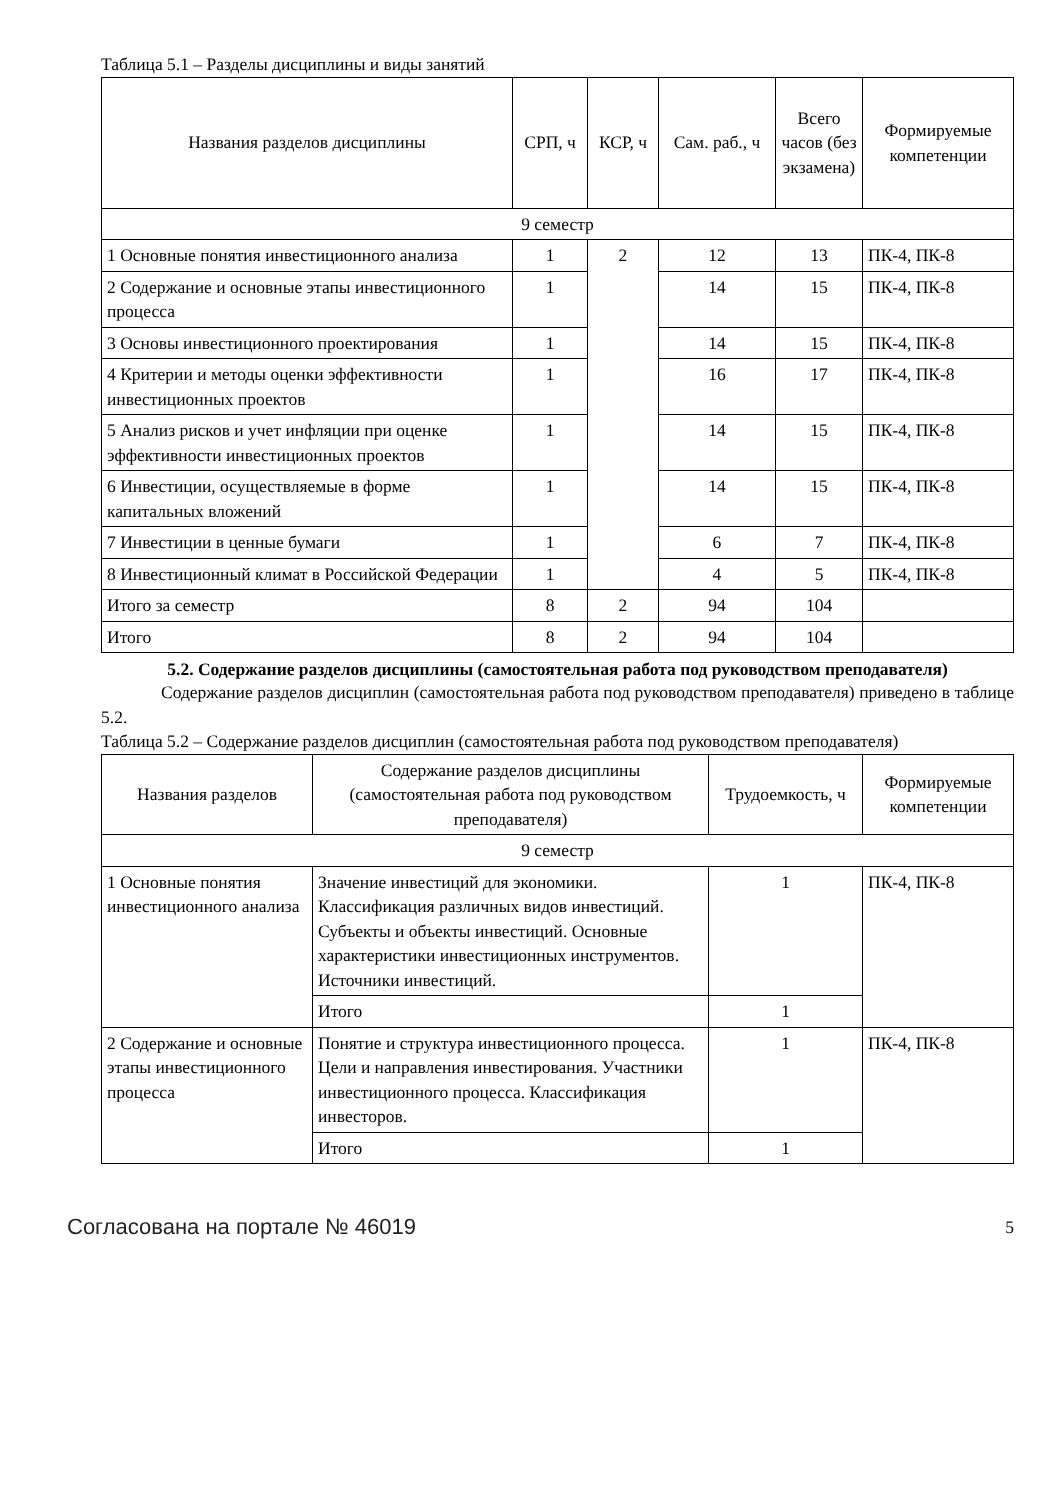Таблица 5.1 – Разделы дисциплины и виды занятий
| Названия разделов дисциплины | СРП, ч | КСР, ч | Сам. раб., ч | Всего часов (без экзамена) | Формируемые компетенции |
| --- | --- | --- | --- | --- | --- |
| 9 семестр | | | | | |
| 1 Основные понятия инвестиционного анализа | 1 | 2 | 12 | 13 | ПК-4, ПК-8 |
| 2 Содержание и основные этапы инвестиционного процесса | 1 | | 14 | 15 | ПК-4, ПК-8 |
| 3 Основы инвестиционного проектирования | 1 | | 14 | 15 | ПК-4, ПК-8 |
| 4 Критерии и методы оценки эффективности инвестиционных проектов | 1 | | 16 | 17 | ПК-4, ПК-8 |
| 5 Анализ рисков и учет инфляции при оценке эффективности инвестиционных проектов | 1 | | 14 | 15 | ПК-4, ПК-8 |
| 6 Инвестиции, осуществляемые в форме капитальных вложений | 1 | | 14 | 15 | ПК-4, ПК-8 |
| 7 Инвестиции в ценные бумаги | 1 | | 6 | 7 | ПК-4, ПК-8 |
| 8 Инвестиционный климат в Российской Федерации | 1 | | 4 | 5 | ПК-4, ПК-8 |
| Итого за семестр | 8 | 2 | 94 | 104 | |
| Итого | 8 | 2 | 94 | 104 | |
5.2. Содержание разделов дисциплины (самостоятельная работа под руководством преподавателя)
Содержание разделов дисциплин (самостоятельная работа под руководством преподавателя) приведено в таблице 5.2.
Таблица 5.2 – Содержание разделов дисциплин (самостоятельная работа под руководством преподавателя)
| Названия разделов | Содержание разделов дисциплины (самостоятельная работа под руководством преподавателя) | Трудоемкость, ч | Формируемые компетенции |
| --- | --- | --- | --- |
| 9 семестр | | | |
| 1 Основные понятия инвестиционного анализа | Значение инвестиций для экономики. Классификация различных видов инвестиций. Субъекты и объекты инвестиций. Основные характеристики инвестиционных инструментов. Источники инвестиций. | 1 | ПК-4, ПК-8 |
| | Итого | 1 | |
| 2 Содержание и основные этапы инвестиционного процесса | Понятие и структура инвестиционного процесса. Цели и направления инвестирования. Участники инвестиционного процесса. Классификация инвесторов. | 1 | ПК-4, ПК-8 |
| | Итого | 1 | |
Согласована на портале № 46019 5